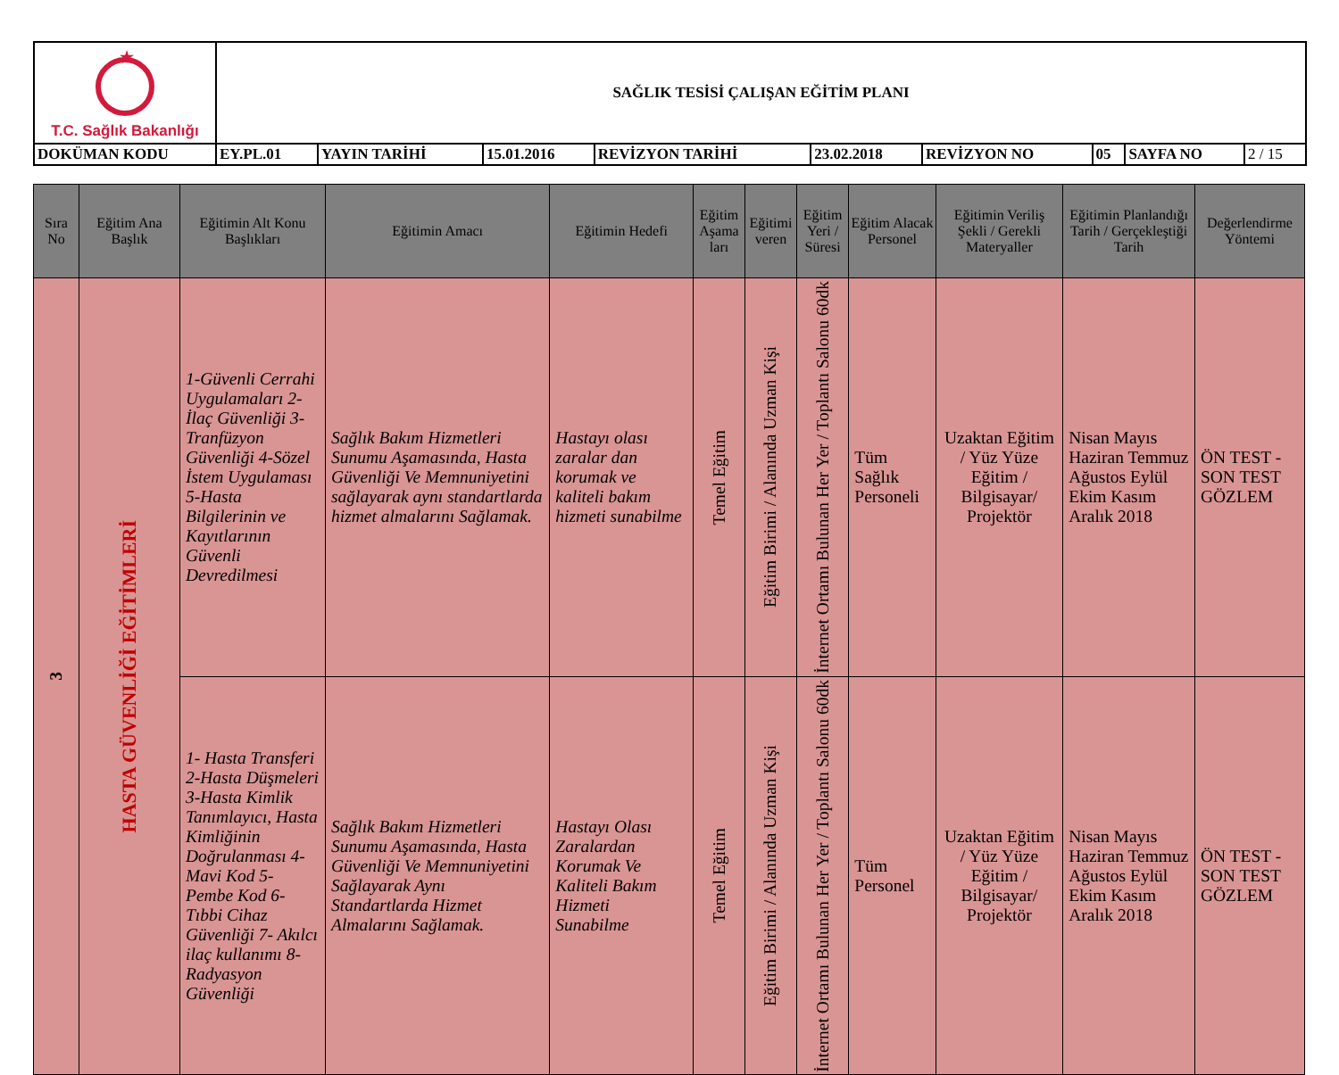| ★ T.C. Sağlık Bakanlığı | SAĞLIK TESİSİ ÇALIŞAN EĞİTİM PLANI | | | | | | | | |
| DOKÜMAN KODU | EY.PL.01 | YAYIN TARİHİ | 15.01.2016 | REVİZYON TARİHİ | 23.02.2018 | REVİZYON NO | 05 | SAYFA NO | 2 / 15 |
| Sıra No | Eğitim Ana Başlık | Eğitimin Alt Konu Başlıkları | Eğitimin Amacı | Eğitimin Hedefi | Eğitim Aşama ları | Eğitimi veren | Eğitim Yeri / Süresi | Eğitim Alacak Personel | Eğitimin Veriliş Şekli / Gerekli Materyaller | Eğitimin Planlandığı Tarih / Gerçekleştiği Tarih | Değerlendirme Yöntemi |
| --- | --- | --- | --- | --- | --- | --- | --- | --- | --- | --- | --- |
| 3 | HASTA GÜVENLİĞİ EĞİTİMLERİ | 1-Güvenli Cerrahi Uygulamaları 2-İlaç Güvenliği 3-Tranfüzyon Güvenliği 4-Sözel İstem Uygulaması 5-Hasta Bilgilerinin ve Kayıtlarının Güvenli Devredilmesi | Sağlık Bakım Hizmetleri Sunumu Aşamasında, Hasta Güvenliği Ve Memnuniyetini sağlayarak aynı standartlarda hizmet almalarını Sağlamak. | Hastayı olası zaralar dan korumak ve kaliteli bakım hizmeti sunabilme | Temel Eğitim | Eğitim Birimi / Alanında Uzman Kişi | İnternet Ortamı Bulunan Her Yer / Toplantı Salonu 60dk | Tüm Sağlık Personeli | Uzaktan Eğitim / Yüz Yüze Eğitim / Bilgisayar/ Projektör | Nisan Mayıs Haziran Temmuz Ağustos Eylül Ekim Kasım Aralık 2018 | ÖN TEST - SON TEST GÖZLEM |
| | | 1- Hasta Transferi 2-Hasta Düşmeleri 3-Hasta Kimlik Tanımlayıcı, Hasta Kimliğinin Doğrulanması 4-Mavi Kod 5-Pembe Kod 6- Tıbbi Cihaz Güvenliği 7- Akılcı ilaç kullanımı 8-Radyasyon Güvenliği | Sağlık Bakım Hizmetleri Sunumu Aşamasında, Hasta Güvenliği Ve Memnuniyetini Sağlayarak Aynı Standartlarda Hizmet Almalarını Sağlamak. | Hastayı Olası Zaralardan Korumak Ve Kaliteli Bakım Hizmeti Sunabilme | Temel Eğitim | Eğitim Birimi / Alanında Uzman Kişi | İnternet Ortamı Bulunan Her Yer / Toplantı Salonu 60dk | Tüm Personel | Uzaktan Eğitim / Yüz Yüze Eğitim / Bilgisayar/ Projektör | Nisan Mayıs Haziran Temmuz Ağustos Eylül Ekim Kasım Aralık 2018 | ÖN TEST - SON TEST GÖZLEM |